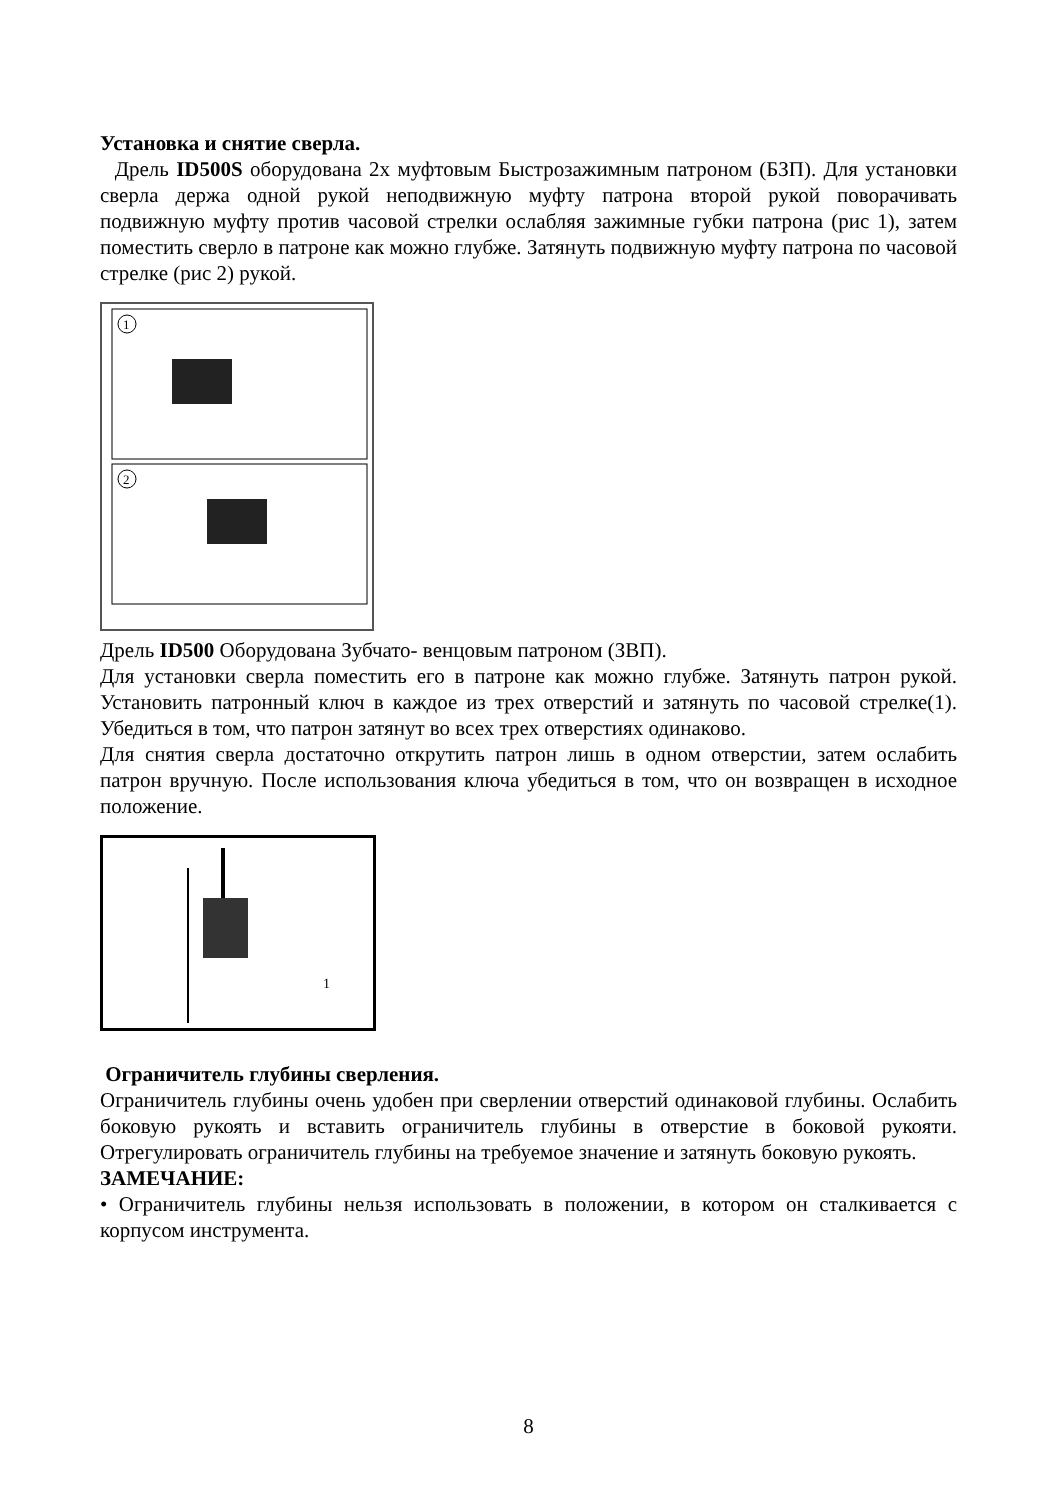Установка и снятие сверла.
Дрель ID500S оборудована 2х муфтовым Быстрозажимным патроном (БЗП). Для установки сверла держа одной рукой неподвижную муфту патрона второй рукой поворачивать подвижную муфту против часовой стрелки ослабляя зажимные губки патрона (рис 1), затем поместить сверло в патроне как можно глубже. Затянуть подвижную муфту патрона по часовой стрелке (рис 2) рукой.
1
2
Дрель ID500 Оборудована Зубчато- венцовым патроном (ЗВП).
Для установки сверла поместить его в патроне как можно глубже. Затянуть патрон рукой. Установить патронный ключ в каждое из трех отверстий и затянуть по часовой стрелке(1). Убедиться в том, что патрон затянут во всех трех отверстиях одинаково.
Для снятия сверла достаточно открутить патрон лишь в одном отверстии, затем ослабить патрон вручную. После использования ключа убедиться в том, что он возвращен в исходное положение.
1
Ограничитель глубины сверления.
Ограничитель глубины очень удобен при сверлении отверстий одинаковой глубины. Ослабить боковую рукоять и вставить ограничитель глубины в отверстие в боковой рукояти. Отрегулировать ограничитель глубины на требуемое значение и затянуть боковую рукоять.
ЗАМЕЧАНИЕ:
• Ограничитель глубины нельзя использовать в положении, в котором он сталкивается с корпусом инструмента.
8